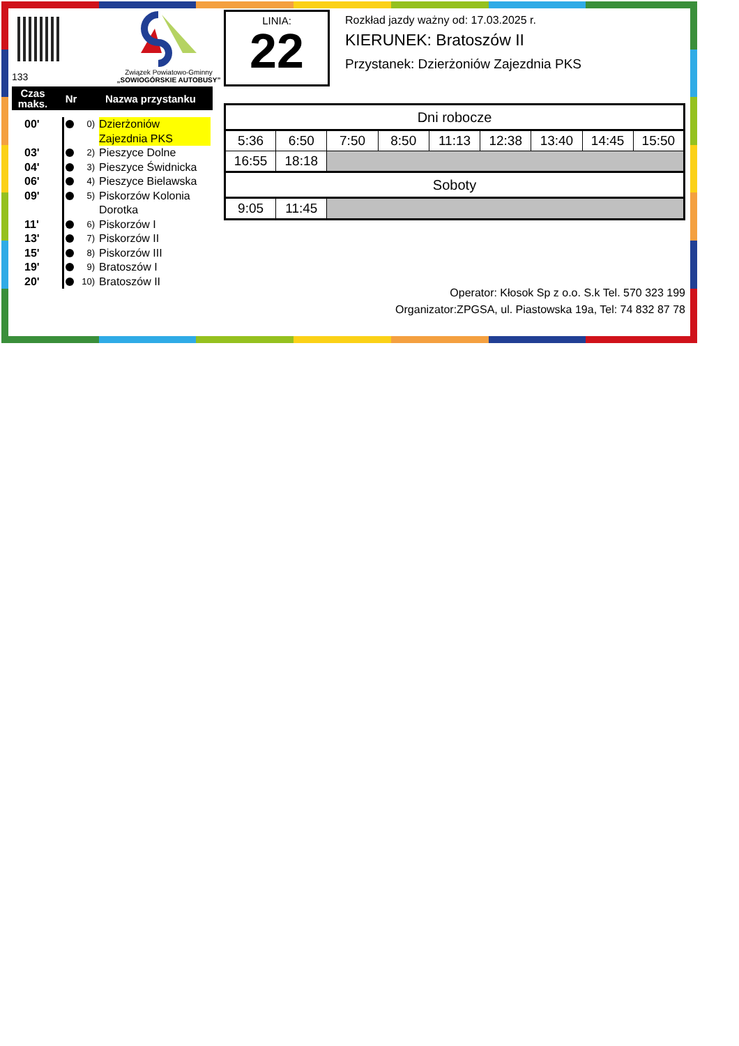Związek Powiatowo-Gminny
„SOWIOGÓRSKIE AUTOBUSY”
133
Czas maks.
Nr Nazwa przystanku
00'
0)
Dzierżoniów Zajezdnia PKS
03'
2)
Pieszyce Dolne
04'
3)
Pieszyce Świdnicka
06'
4)
Pieszyce Bielawska
09'
5)
Piskorzów Kolonia
Dorotka
11'
6)
Piskorzów I
13'
7)
Piskorzów II
15'
8)
Piskorzów III
19'
9)
Bratoszów I
20'
10)
Bratoszów II
LINIA:
22
Rozkład jazdy ważny od: 17.03.2025 r.
KIERUNEK: Bratoszów II
Przystanek: Dzierżoniów Zajezdnia PKS
| Dni robocze | | | | | | | | |
| --- | --- | --- | --- | --- | --- | --- | --- | --- |
| 5:36 | 6:50 | 7:50 | 8:50 | 11:13 | 12:38 | 13:40 | 14:45 | 15:50 |
| 16:55 | 18:18 | | | | | | | |
| Soboty | | | | | | | | |
| 9:05 | 11:45 | | | | | | | |
Operator: Kłosok Sp z o.o. S.k Tel. 570 323 199
Organizator:ZPGSA, ul. Piastowska 19a, Tel: 74 832 87 78